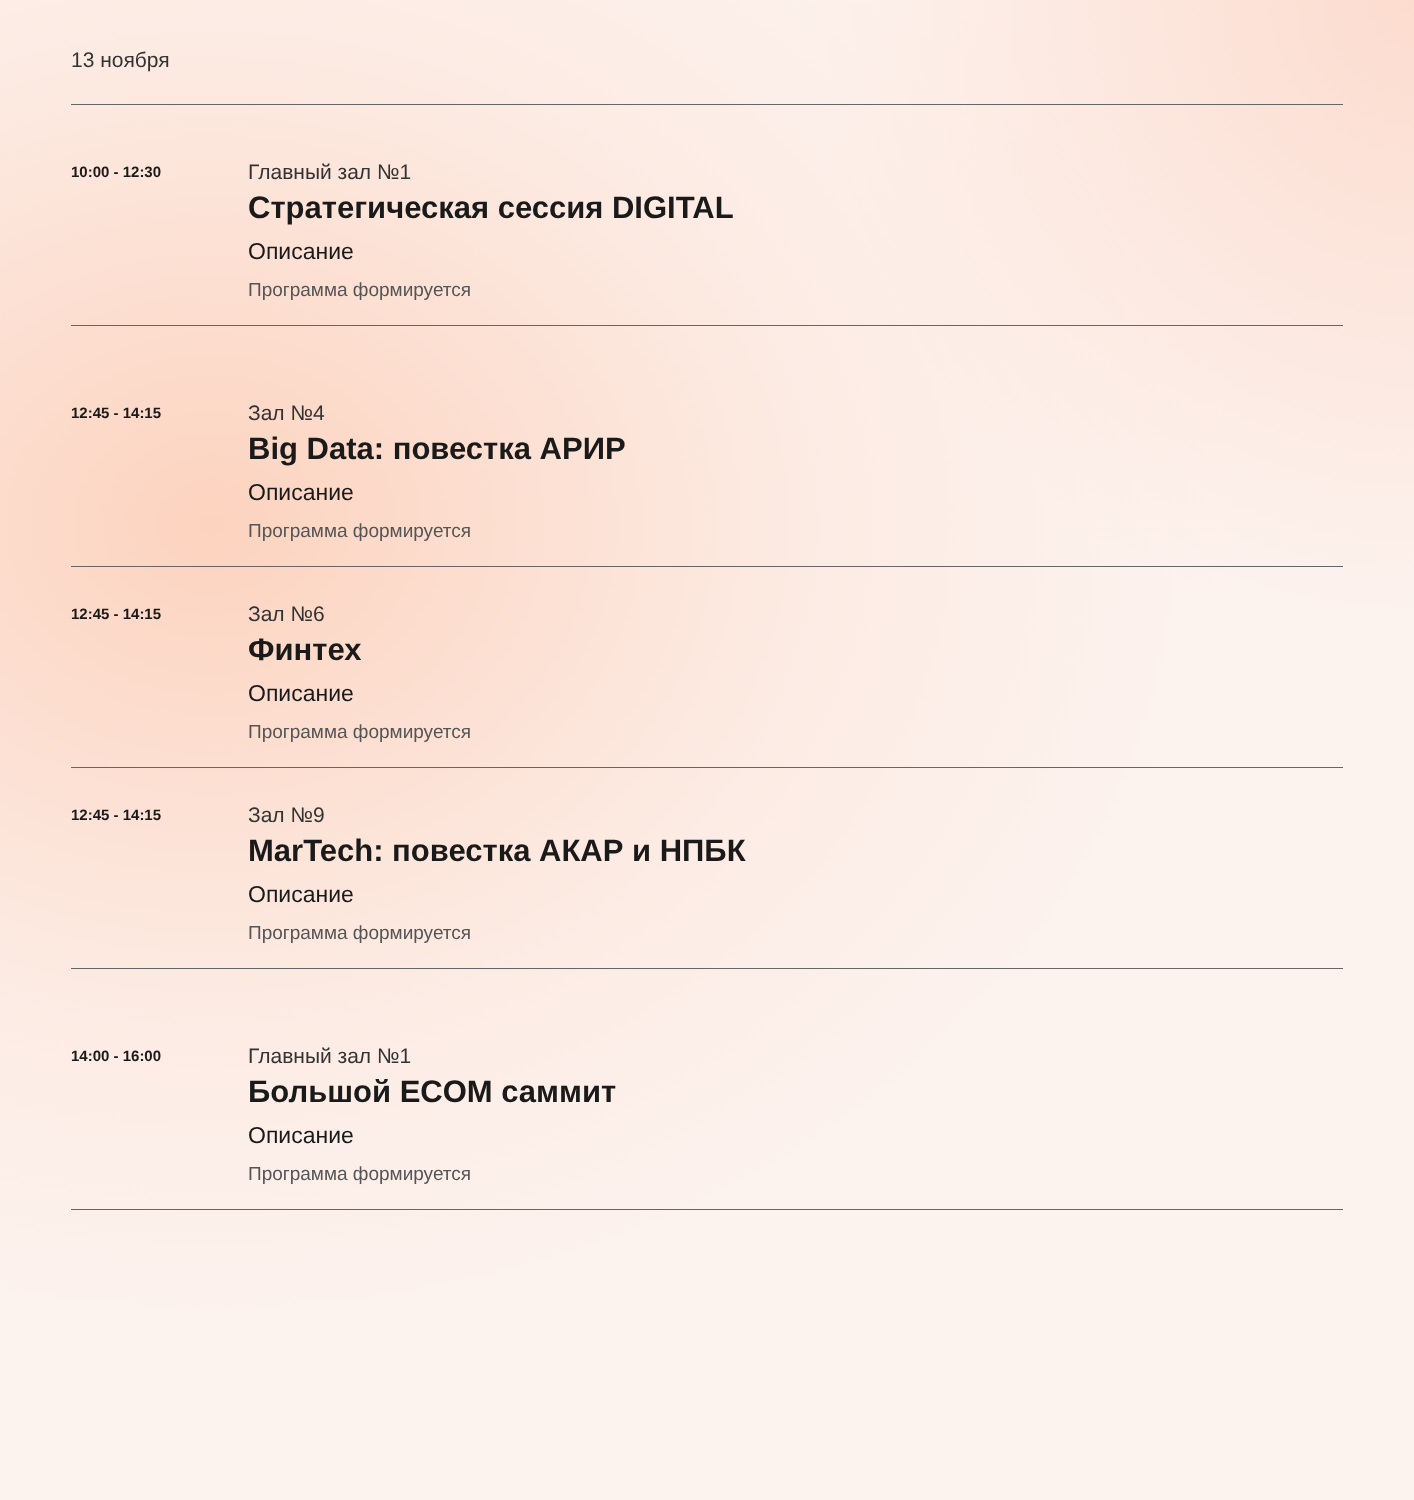13 ноября
10:00 - 12:30
Главный зал №1
Стратегическая сессия DIGITAL
Описание
Программа формируется
12:45 - 14:15
Зал №4
Big Data: повестка АРИР
Описание
Программа формируется
12:45 - 14:15
Зал №6
Финтех
Описание
Программа формируется
12:45 - 14:15
Зал №9
MarTech: повестка АКАР и НПБК
Описание
Программа формируется
14:00 - 16:00
Главный зал №1
Большой ECOM саммит
Описание
Программа формируется